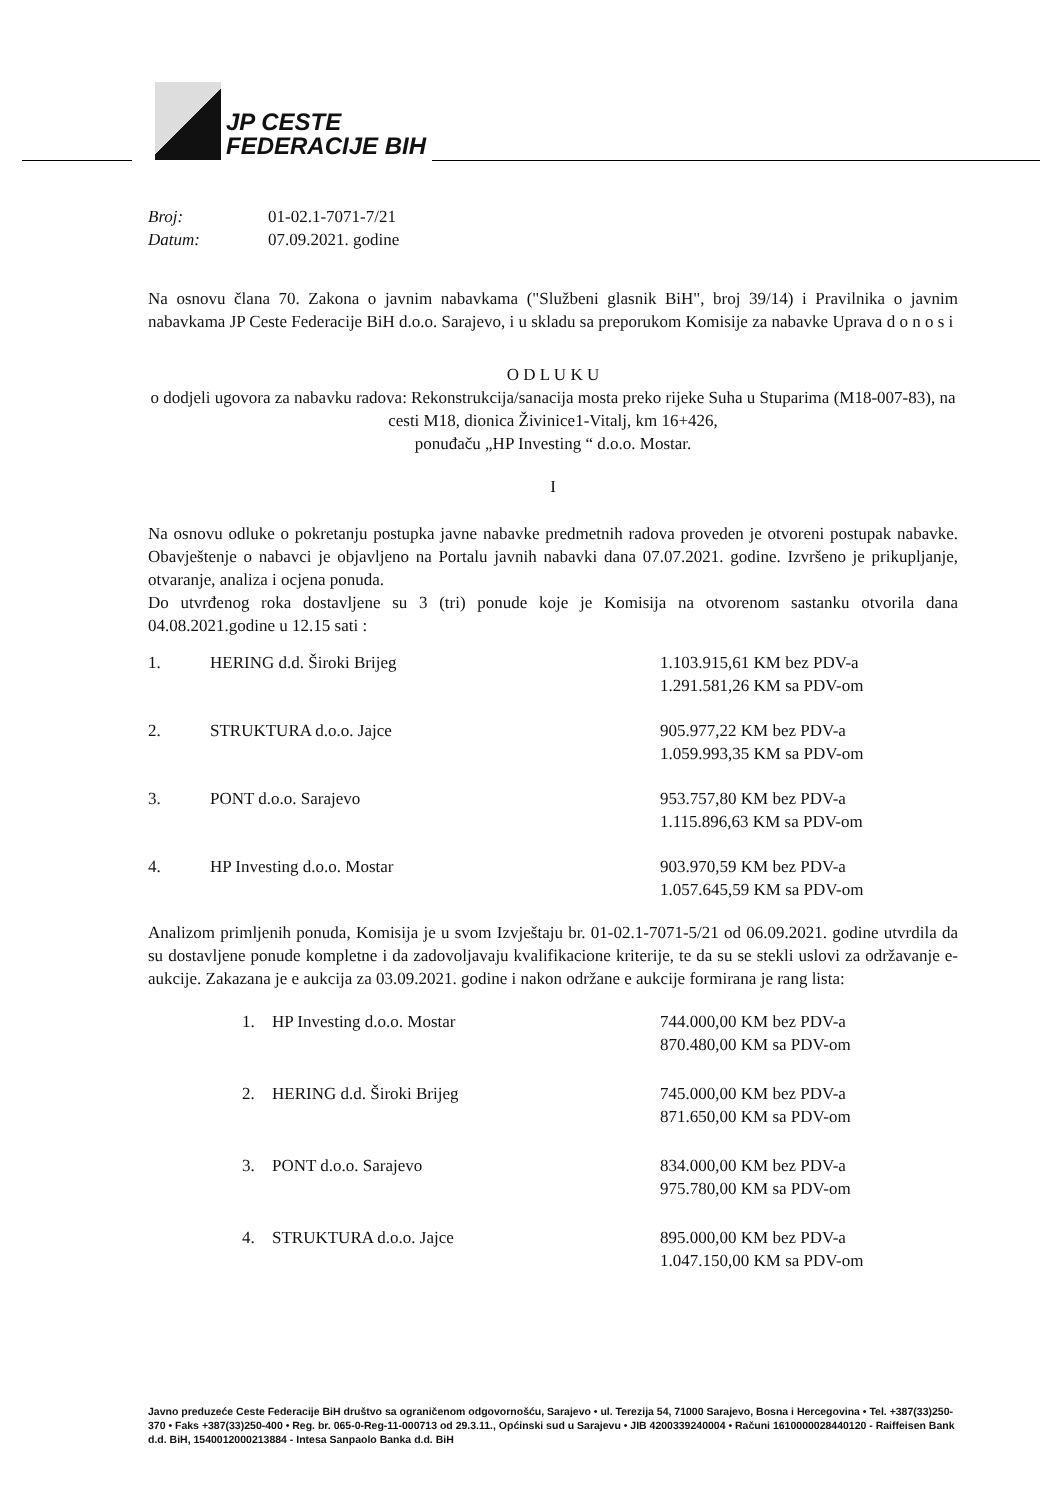JP CESTE
FEDERACIJE BIH
| Broj: | 01-02.1-7071-7/21 |
| Datum: | 07.09.2021. godine |
Na osnovu člana 70. Zakona o javnim nabavkama ("Službeni glasnik BiH", broj 39/14) i Pravilnika o javnim nabavkama JP Ceste Federacije BiH d.o.o. Sarajevo, i u skladu sa preporukom Komisije za nabavke Uprava d o n o s i
O D L U K U
o dodjeli ugovora za nabavku radova: Rekonstrukcija/sanacija mosta preko rijeke Suha u Stuparima (M18-007-83), na cesti M18, dionica Živinice1-Vitalj, km 16+426,
ponuđaču „HP Investing “ d.o.o. Mostar.
I
Na osnovu odluke o pokretanju postupka javne nabavke predmetnih radova proveden je otvoreni postupak nabavke. Obavještenje o nabavci je objavljeno na Portalu javnih nabavki dana 07.07.2021. godine. Izvršeno je prikupljanje, otvaranje, analiza i ocjena ponuda.
Do utvrđenog roka dostavljene su 3 (tri) ponude koje je Komisija na otvorenom sastanku otvorila dana 04.08.2021.godine u 12.15 sati :
| 1. | HERING d.d. Široki Brijeg | 1.103.915,61 KM bez PDV-a 1.291.581,26 KM sa PDV-om |
| 2. | STRUKTURA d.o.o. Jajce | 905.977,22 KM bez PDV-a 1.059.993,35 KM sa PDV-om |
| 3. | PONT d.o.o. Sarajevo | 953.757,80 KM bez PDV-a 1.115.896,63 KM sa PDV-om |
| 4. | HP Investing d.o.o. Mostar | 903.970,59 KM bez PDV-a 1.057.645,59 KM sa PDV-om |
Analizom primljenih ponuda, Komisija je u svom Izvještaju br. 01-02.1-7071-5/21 od 06.09.2021. godine utvrdila da su dostavljene ponude kompletne i da zadovoljavaju kvalifikacione kriterije, te da su se stekli uslovi za održavanje e-aukcije. Zakazana je e aukcija za 03.09.2021. godine i nakon održane e aukcije formirana je rang lista:
| | 1. | HP Investing d.o.o. Mostar | 744.000,00 KM bez PDV-a 870.480,00 KM sa PDV-om |
| | 2. | HERING d.d. Široki Brijeg | 745.000,00 KM bez PDV-a 871.650,00 KM sa PDV-om |
| | 3. | PONT d.o.o. Sarajevo | 834.000,00 KM bez PDV-a 975.780,00 KM sa PDV-om |
| | 4. | STRUKTURA d.o.o. Jajce | 895.000,00 KM bez PDV-a 1.047.150,00 KM sa PDV-om |
Javno preduzeće Ceste Federacije BiH društvo sa ograničenom odgovornošću, Sarajevo • ul. Terezija 54, 71000 Sarajevo, Bosna i Hercegovina • Tel. +387(33)250-370 • Faks +387(33)250-400 • Reg. br. 065-0-Reg-11-000713 od 29.3.11., Općinski sud u Sarajevu • JIB 4200339240004 • Računi 1610000028440120 - Raiffeisen Bank d.d. BiH, 1540012000213884 - Intesa Sanpaolo Banka d.d. BiH